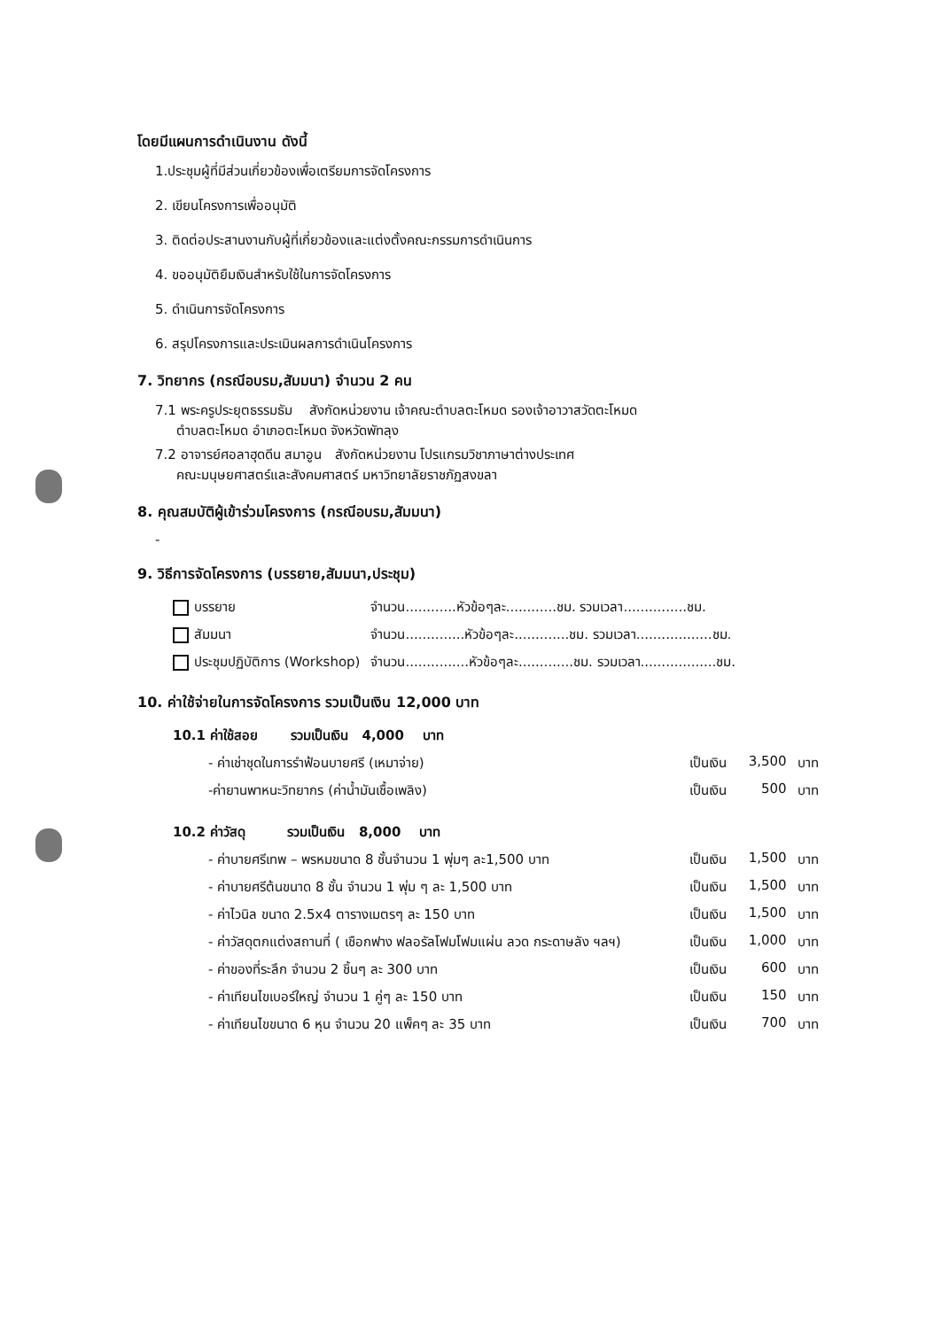โดยมีแผนการดำเนินงาน ดังนี้
1.ประชุมผู้ที่มีส่วนเกี่ยวข้องเพื่อเตรียมการจัดโครงการ
2. เขียนโครงการเพื่ออนุมัติ
3. ติดต่อประสานงานกับผู้ที่เกี่ยวข้องและแต่งตั้งคณะกรรมการดำเนินการ
4. ขออนุมัติยืมเงินสำหรับใช้ในการจัดโครงการ
5. ดำเนินการจัดโครงการ
6. สรุปโครงการและประเมินผลการดำเนินโครงการ
7. วิทยากร (กรณีอบรม,สัมมนา) จำนวน 2 คน
7.1 พระครูประยุตธรรมธัม สังกัดหน่วยงาน เจ้าคณะตำบลตะโหมด รองเจ้าอาวาสวัดตะโหมด
ตำบลตะโหมด อำเภอตะโหมด จังหวัดพัทลุง
7.2 อาจารย์ศอลาฮุดดีน สมาอูน สังกัดหน่วยงาน โปรแกรมวิชาภาษาต่างประเทศ
คณะมนุษยศาสตร์และสังคมศาสตร์ มหาวิทยาลัยราชภัฏสงขลา
8. คุณสมบัติผู้เข้าร่วมโครงการ (กรณีอบรม,สัมมนา)
-
9. วิธีการจัดโครงการ (บรรยาย,สัมมนา,ประชุม)
| บรรยาย | จำนวน............หัวข้อๆละ............ชม. รวมเวลา...............ชม. |
| สัมมนา | จำนวน..............หัวข้อๆละ.............ชม. รวมเวลา..................ชม. |
| ประชุมปฏิบัติการ (Workshop) | จำนวน...............หัวข้อๆละ.............ชม. รวมเวลา..................ชม. |
10. ค่าใช้จ่ายในการจัดโครงการ รวมเป็นเงิน 12,000 บาท
| 10.1 ค่าใช้สอย รวมเป็นเงิน 4,000 บาท | | | |
| - ค่าเช่าชุดในการรำฟ้อนบายศรี (เหมาจ่าย) | เป็นเงิน | 3,500 | บาท |
| -ค่ายานพาหนะวิทยากร (ค่าน้ำมันเชื้อเพลิง) | เป็นเงิน | 500 | บาท |
| 10.2 ค่าวัสดุ รวมเป็นเงิน 8,000 บาท | | | |
| - ค่าบายศรีเทพ – พรหมขนาด 8 ชั้นจำนวน 1 พุ่มๆ ละ1,500 บาท | เป็นเงิน | 1,500 | บาท |
| - ค่าบายศรีต้นขนาด 8 ชั้น จำนวน 1 พุ่ม ๆ ละ 1,500 บาท | เป็นเงิน | 1,500 | บาท |
| - ค่าไวนิล ขนาด 2.5x4 ตารางเมตรๆ ละ 150 บาท | เป็นเงิน | 1,500 | บาท |
| - ค่าวัสดุตกแต่งสถานที่ ( เชือกฟาง ฟลอรัลโฟมโฟมแผ่น ลวด กระดาษลัง ฯลฯ) | เป็นเงิน | 1,000 | บาท |
| - ค่าของที่ระลึก จำนวน 2 ชิ้นๆ ละ 300 บาท | เป็นเงิน | 600 | บาท |
| - ค่าเทียนไขเบอร์ใหญ่ จำนวน 1 คู่ๆ ละ 150 บาท | เป็นเงิน | 150 | บาท |
| - ค่าเทียนไขขนาด 6 หุน จำนวน 20 แพ็คๆ ละ 35 บาท | เป็นเงิน | 700 | บาท |